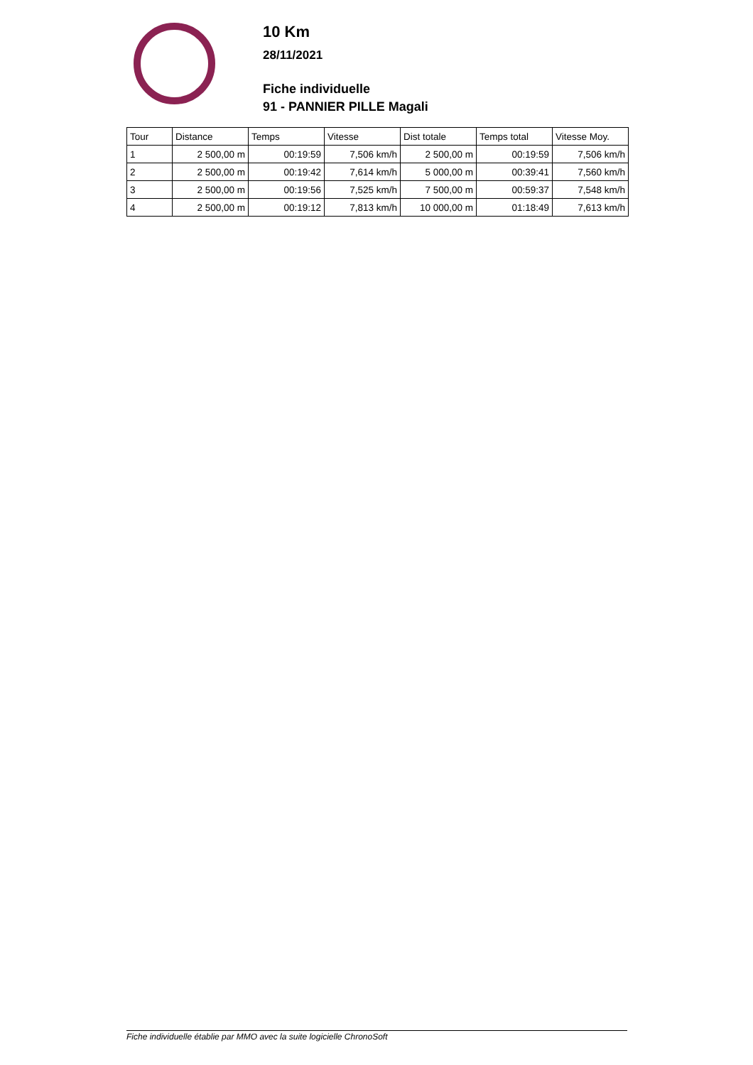10 Km
28/11/2021
Fiche individuelle
91 - PANNIER PILLE Magali
| Tour | Distance | Temps | Vitesse | Dist totale | Temps total | Vitesse Moy. |
| --- | --- | --- | --- | --- | --- | --- |
| 1 | 2 500,00 m | 00:19:59 | 7,506 km/h | 2 500,00 m | 00:19:59 | 7,506 km/h |
| 2 | 2 500,00 m | 00:19:42 | 7,614 km/h | 5 000,00 m | 00:39:41 | 7,560 km/h |
| 3 | 2 500,00 m | 00:19:56 | 7,525 km/h | 7 500,00 m | 00:59:37 | 7,548 km/h |
| 4 | 2 500,00 m | 00:19:12 | 7,813 km/h | 10 000,00 m | 01:18:49 | 7,613 km/h |
Fiche individuelle établie par MMO avec la suite logicielle ChronoSoft